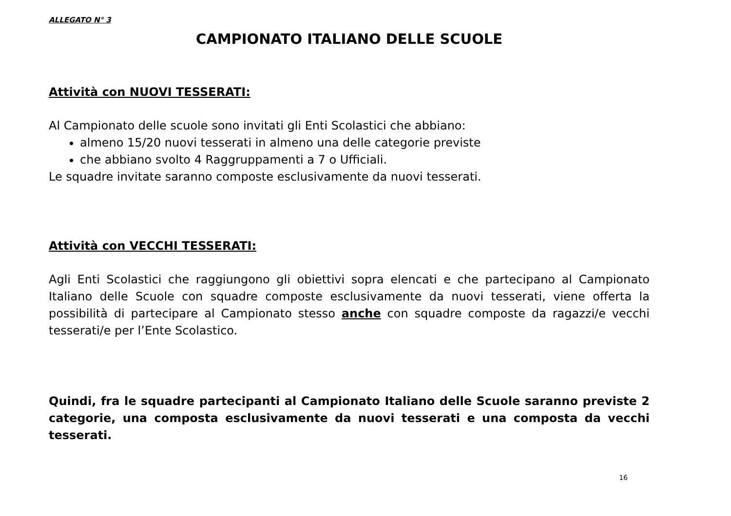ALLEGATO N° 3
CAMPIONATO ITALIANO DELLE SCUOLE
Attività con NUOVI TESSERATI:
Al Campionato delle scuole sono invitati gli Enti Scolastici che abbiano:
almeno 15/20 nuovi tesserati in almeno una delle categorie previste
che abbiano svolto 4 Raggruppamenti a 7 o Ufficiali.
Le squadre invitate saranno composte esclusivamente da nuovi tesserati.
Attività con VECCHI TESSERATI:
Agli Enti Scolastici che raggiungono gli obiettivi sopra elencati e che partecipano al Campionato Italiano delle Scuole con squadre composte esclusivamente da nuovi tesserati, viene offerta la possibilità di partecipare al Campionato stesso anche con squadre composte da ragazzi/e vecchi tesserati/e per l’Ente Scolastico.
Quindi, fra le squadre partecipanti al Campionato Italiano delle Scuole saranno previste 2 categorie, una composta esclusivamente da nuovi tesserati e una composta da vecchi tesserati.
16